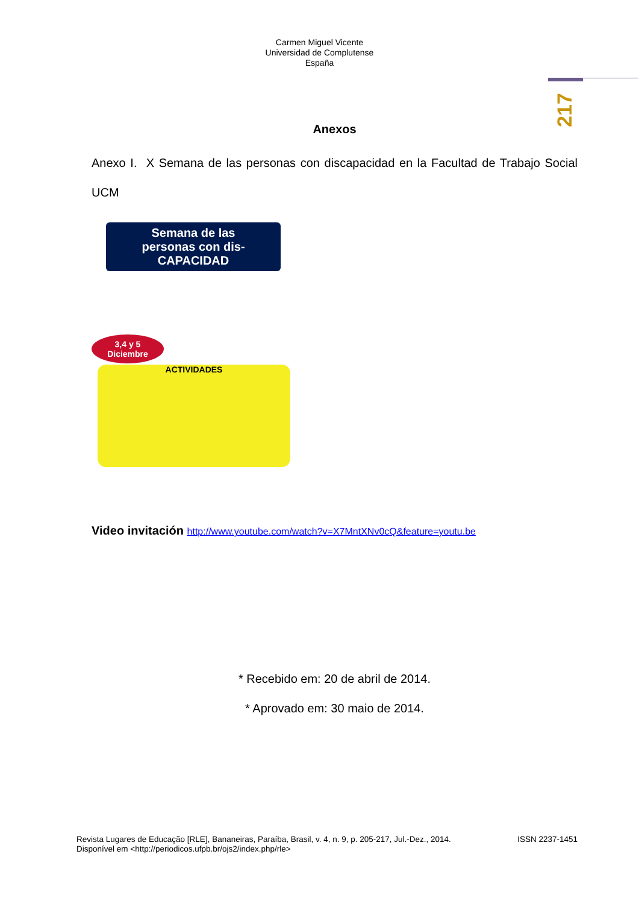Carmen Miguel Vicente
Universidad de Complutense
España
217
Anexos
Anexo I. X Semana de las personas con discapacidad en la Facultad de Trabajo Social UCM
Semana de las
personas con dis-
CAPACIDAD
3,4 y 5
Diciembre
ACTIVIDADES
Video invitación http://www.youtube.com/watch?v=X7MntXNv0cQ&feature=youtu.be
* Recebido em: 20 de abril de 2014.
* Aprovado em: 30 maio de 2014.
Revista Lugares de Educação [RLE], Bananeiras, Paraíba, Brasil, v. 4, n. 9, p. 205-217, Jul.-Dez., 2014. ISSN 2237-1451
Disponível em <http://periodicos.ufpb.br/ojs2/index.php/rle>